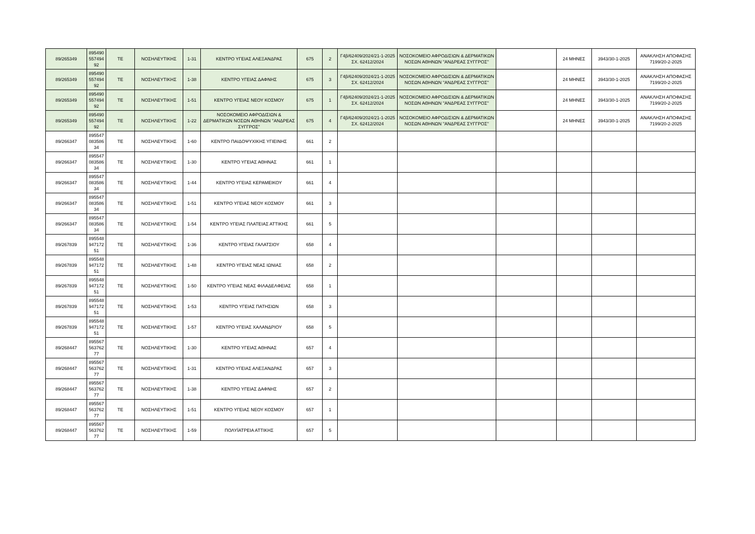| 89/265349 | 895490 557494 92 | ΤΕ | ΝΟΣΗΛΕΥΤΙΚΗΣ | 1-31 | ΚΕΝΤΡΟ ΥΓΕΙΑΣ ΑΛΕΞΑΝΔΡΑΣ | 675 | 2 | Γ4β/62409/2024/21-1-2025 ΣΧ. 62412/2024 | ΝΟΣΟΚΟΜΕΙΟ ΑΦΡΟΔΙΣΙΩΝ & ΔΕΡΜΑΤΙΚΩΝ ΝΟΣΩΝ ΑΘΗΝΩΝ ''ΑΝΔΡΕΑΣ ΣΥΓΓΡΟΣ'' | | 24 ΜΗΝΕΣ | 3943/30-1-2025 | ΑΝΑΚΛΗΣΗ ΑΠΟΦΑΣΗΣ 7199/20-2-2025 |
| 89/265349 | 895490 557494 92 | ΤΕ | ΝΟΣΗΛΕΥΤΙΚΗΣ | 1-38 | ΚΕΝΤΡΟ ΥΓΕΙΑΣ ΔΑΦΝΗΣ | 675 | 3 | Γ4β/62409/2024/21-1-2025 ΣΧ. 62412/2024 | ΝΟΣΟΚΟΜΕΙΟ ΑΦΡΟΔΙΣΙΩΝ & ΔΕΡΜΑΤΙΚΩΝ ΝΟΣΩΝ ΑΘΗΝΩΝ ''ΑΝΔΡΕΑΣ ΣΥΓΓΡΟΣ'' | | 24 ΜΗΝΕΣ | 3943/30-1-2025 | ΑΝΑΚΛΗΣΗ ΑΠΟΦΑΣΗΣ 7199/20-2-2025 |
| 89/265349 | 895490 557494 92 | ΤΕ | ΝΟΣΗΛΕΥΤΙΚΗΣ | 1-51 | ΚΕΝΤΡΟ ΥΓΕΙΑΣ ΝΕΟΥ ΚΟΣΜΟΥ | 675 | 1 | Γ4β/62409/2024/21-1-2025 ΣΧ. 62412/2024 | ΝΟΣΟΚΟΜΕΙΟ ΑΦΡΟΔΙΣΙΩΝ & ΔΕΡΜΑΤΙΚΩΝ ΝΟΣΩΝ ΑΘΗΝΩΝ ''ΑΝΔΡΕΑΣ ΣΥΓΓΡΟΣ'' | | 24 ΜΗΝΕΣ | 3943/30-1-2025 | ΑΝΑΚΛΗΣΗ ΑΠΟΦΑΣΗΣ 7199/20-2-2025 |
| 89/265349 | 895490 557494 92 | ΤΕ | ΝΟΣΗΛΕΥΤΙΚΗΣ | 1-22 | ΝΟΣΟΚΟΜΕΙΟ ΑΦΡΟΔΙΣΙΩΝ & ΔΕΡΜΑΤΙΚΩΝ ΝΟΣΩΝ ΑΘΗΝΩΝ ''ΑΝΔΡΕΑΣ ΣΥΓΓΡΟΣ'' | 675 | 4 | Γ4β/62409/2024/21-1-2025 ΣΧ. 62412/2024 | ΝΟΣΟΚΟΜΕΙΟ ΑΦΡΟΔΙΣΙΩΝ & ΔΕΡΜΑΤΙΚΩΝ ΝΟΣΩΝ ΑΘΗΝΩΝ ''ΑΝΔΡΕΑΣ ΣΥΓΓΡΟΣ'' | | 24 ΜΗΝΕΣ | 3943/30-1-2025 | ΑΝΑΚΛΗΣΗ ΑΠΟΦΑΣΗΣ 7199/20-2-2025 |
| 89/266347 | 895547 083586 34 | ΤΕ | ΝΟΣΗΛΕΥΤΙΚΗΣ | 1-60 | ΚΕΝΤΡΟ ΠΑΙΔΟΨΥΧΙΚΗΣ ΥΓΙΕΙΝΗΣ | 661 | 2 | | | | | | |
| 89/266347 | 895547 083586 34 | ΤΕ | ΝΟΣΗΛΕΥΤΙΚΗΣ | 1-30 | ΚΕΝΤΡΟ ΥΓΕΙΑΣ ΑΘΗΝΑΣ | 661 | 1 | | | | | | |
| 89/266347 | 895547 083586 34 | ΤΕ | ΝΟΣΗΛΕΥΤΙΚΗΣ | 1-44 | ΚΕΝΤΡΟ ΥΓΕΙΑΣ ΚΕΡΑΜΕΙΚΟΥ | 661 | 4 | | | | | | |
| 89/266347 | 895547 083586 34 | ΤΕ | ΝΟΣΗΛΕΥΤΙΚΗΣ | 1-51 | ΚΕΝΤΡΟ ΥΓΕΙΑΣ ΝΕΟΥ ΚΟΣΜΟΥ | 661 | 3 | | | | | | |
| 89/266347 | 895547 083586 34 | ΤΕ | ΝΟΣΗΛΕΥΤΙΚΗΣ | 1-54 | ΚΕΝΤΡΟ ΥΓΕΙΑΣ ΠΛΑΤΕΙΑΣ ΑΤΤΙΚΗΣ | 661 | 5 | | | | | | |
| 89/267839 | 895548 947172 51 | ΤΕ | ΝΟΣΗΛΕΥΤΙΚΗΣ | 1-36 | ΚΕΝΤΡΟ ΥΓΕΙΑΣ ΓΑΛΑΤΣΙΟΥ | 658 | 4 | | | | | | |
| 89/267839 | 895548 947172 51 | ΤΕ | ΝΟΣΗΛΕΥΤΙΚΗΣ | 1-48 | ΚΕΝΤΡΟ ΥΓΕΙΑΣ ΝΕΑΣ ΙΩΝΙΑΣ | 658 | 2 | | | | | | |
| 89/267839 | 895548 947172 51 | ΤΕ | ΝΟΣΗΛΕΥΤΙΚΗΣ | 1-50 | ΚΕΝΤΡΟ ΥΓΕΙΑΣ ΝΕΑΣ ΦΙΛΑΔΕΛΦΕΙΑΣ | 658 | 1 | | | | | | |
| 89/267839 | 895548 947172 51 | ΤΕ | ΝΟΣΗΛΕΥΤΙΚΗΣ | 1-53 | ΚΕΝΤΡΟ ΥΓΕΙΑΣ ΠΑΤΗΣΙΩΝ | 658 | 3 | | | | | | |
| 89/267839 | 895548 947172 51 | ΤΕ | ΝΟΣΗΛΕΥΤΙΚΗΣ | 1-57 | ΚΕΝΤΡΟ ΥΓΕΙΑΣ ΧΑΛΑΝΔΡΙΟΥ | 658 | 5 | | | | | | |
| 89/268447 | 895567 563762 77 | ΤΕ | ΝΟΣΗΛΕΥΤΙΚΗΣ | 1-30 | ΚΕΝΤΡΟ ΥΓΕΙΑΣ ΑΘΗΝΑΣ | 657 | 4 | | | | | | |
| 89/268447 | 895567 563762 77 | ΤΕ | ΝΟΣΗΛΕΥΤΙΚΗΣ | 1-31 | ΚΕΝΤΡΟ ΥΓΕΙΑΣ ΑΛΕΞΑΝΔΡΑΣ | 657 | 3 | | | | | | |
| 89/268447 | 895567 563762 77 | ΤΕ | ΝΟΣΗΛΕΥΤΙΚΗΣ | 1-38 | ΚΕΝΤΡΟ ΥΓΕΙΑΣ ΔΑΦΝΗΣ | 657 | 2 | | | | | | |
| 89/268447 | 895567 563762 77 | ΤΕ | ΝΟΣΗΛΕΥΤΙΚΗΣ | 1-51 | ΚΕΝΤΡΟ ΥΓΕΙΑΣ ΝΕΟΥ ΚΟΣΜΟΥ | 657 | 1 | | | | | | |
| 89/268447 | 895567 563762 77 | ΤΕ | ΝΟΣΗΛΕΥΤΙΚΗΣ | 1-59 | ΠΟΛΥΪΑΤΡΕΙΑ ΑΤΤΙΚΗΣ | 657 | 5 | | | | | | |